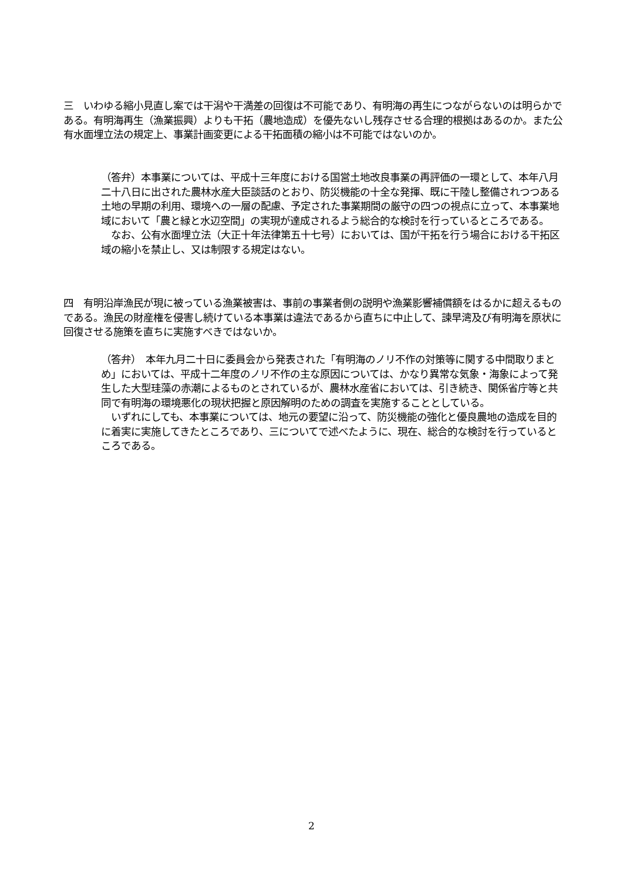三　いわゆる縮小見直し案では干潟や干満差の回復は不可能であり、有明海の再生につながらないのは明らかである。有明海再生（漁業振興）よりも干拓（農地造成）を優先ないし残存させる合理的根拠はあるのか。また公有水面埋立法の規定上、事業計画変更による干拓面積の縮小は不可能ではないのか。
（答弁）本事業については、平成十三年度における国営土地改良事業の再評価の一環として、本年八月二十八日に出された農林水産大臣談話のとおり、防災機能の十全な発揮、既に干陸し整備されつつある土地の早期の利用、環境への一層の配慮、予定された事業期間の厳守の四つの視点に立って、本事業地域において「農と緑と水辺空間」の実現が達成されるよう総合的な検討を行っているところである。
　なお、公有水面埋立法（大正十年法律第五十七号）においては、国が干拓を行う場合における干拓区域の縮小を禁止し、又は制限する規定はない。
四　有明沿岸漁民が現に被っている漁業被害は、事前の事業者側の説明や漁業影響補償額をはるかに超えるものである。漁民の財産権を侵害し続けている本事業は違法であるから直ちに中止して、諫早湾及び有明海を原状に回復させる施策を直ちに実施すべきではないか。
（答弁）　本年九月二十日に委員会から発表された「有明海のノリ不作の対策等に関する中間取りまとめ」においては、平成十二年度のノリ不作の主な原因については、かなり異常な気象・海象によって発生した大型珪藻の赤潮によるものとされているが、農林水産省においては、引き続き、関係省庁等と共同で有明海の環境悪化の現状把握と原因解明のための調査を実施することとしている。
　いずれにしても、本事業については、地元の要望に沿って、防災機能の強化と優良農地の造成を目的に着実に実施してきたところであり、三についてで述べたように、現在、総合的な検討を行っているところである。
2